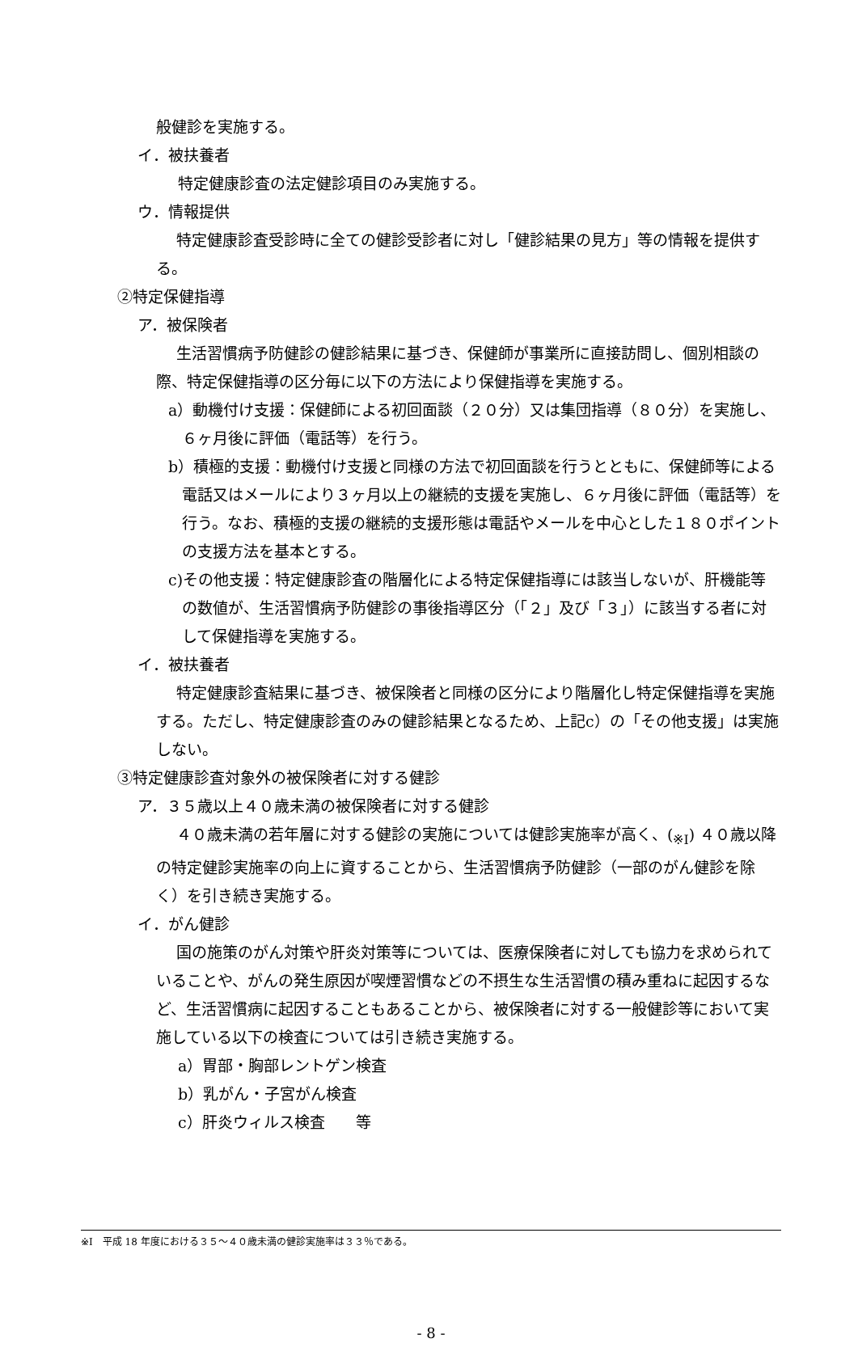般健診を実施する。
イ．被扶養者
特定健康診査の法定健診項目のみ実施する。
ウ．情報提供
特定健康診査受診時に全ての健診受診者に対し「健診結果の見方」等の情報を提供する。
②特定保健指導
ア．被保険者
生活習慣病予防健診の健診結果に基づき、保健師が事業所に直接訪問し、個別相談の際、特定保健指導の区分毎に以下の方法により保健指導を実施する。
a）動機付け支援：保健師による初回面談（２０分）又は集団指導（８０分）を実施し、６ヶ月後に評価（電話等）を行う。
b）積極的支援：動機付け支援と同様の方法で初回面談を行うとともに、保健師等による電話又はメールにより３ヶ月以上の継続的支援を実施し、６ヶ月後に評価（電話等）を行う。なお、積極的支援の継続的支援形態は電話やメールを中心とした１８０ポイントの支援方法を基本とする。
c)その他支援：特定健康診査の階層化による特定保健指導には該当しないが、肝機能等の数値が、生活習慣病予防健診の事後指導区分（「２」及び「３」）に該当する者に対して保健指導を実施する。
イ．被扶養者
特定健康診査結果に基づき、被保険者と同様の区分により階層化し特定保健指導を実施する。ただし、特定健康診査のみの健診結果となるため、上記c）の「その他支援」は実施しない。
③特定健康診査対象外の被保険者に対する健診
ア．３５歳以上４０歳未満の被保険者に対する健診
４０歳未満の若年層に対する健診の実施については健診実施率が高く、(<sub>※Ⅰ</sub>) ４０歳以降の特定健診実施率の向上に資することから、生活習慣病予防健診（一部のがん健診を除く）を引き続き実施する。
イ．がん健診
国の施策のがん対策や肝炎対策等については、医療保険者に対しても協力を求められていることや、がんの発生原因が喫煙習慣などの不摂生な生活習慣の積み重ねに起因するなど、生活習慣病に起因することもあることから、被保険者に対する一般健診等において実施している以下の検査については引き続き実施する。
a）胃部・胸部レントゲン検査
b）乳がん・子宮がん検査
c）肝炎ウィルス検査　　等
※Ⅰ　平成 18 年度における３５～４０歳未満の健診実施率は３３％である。
- 8 -